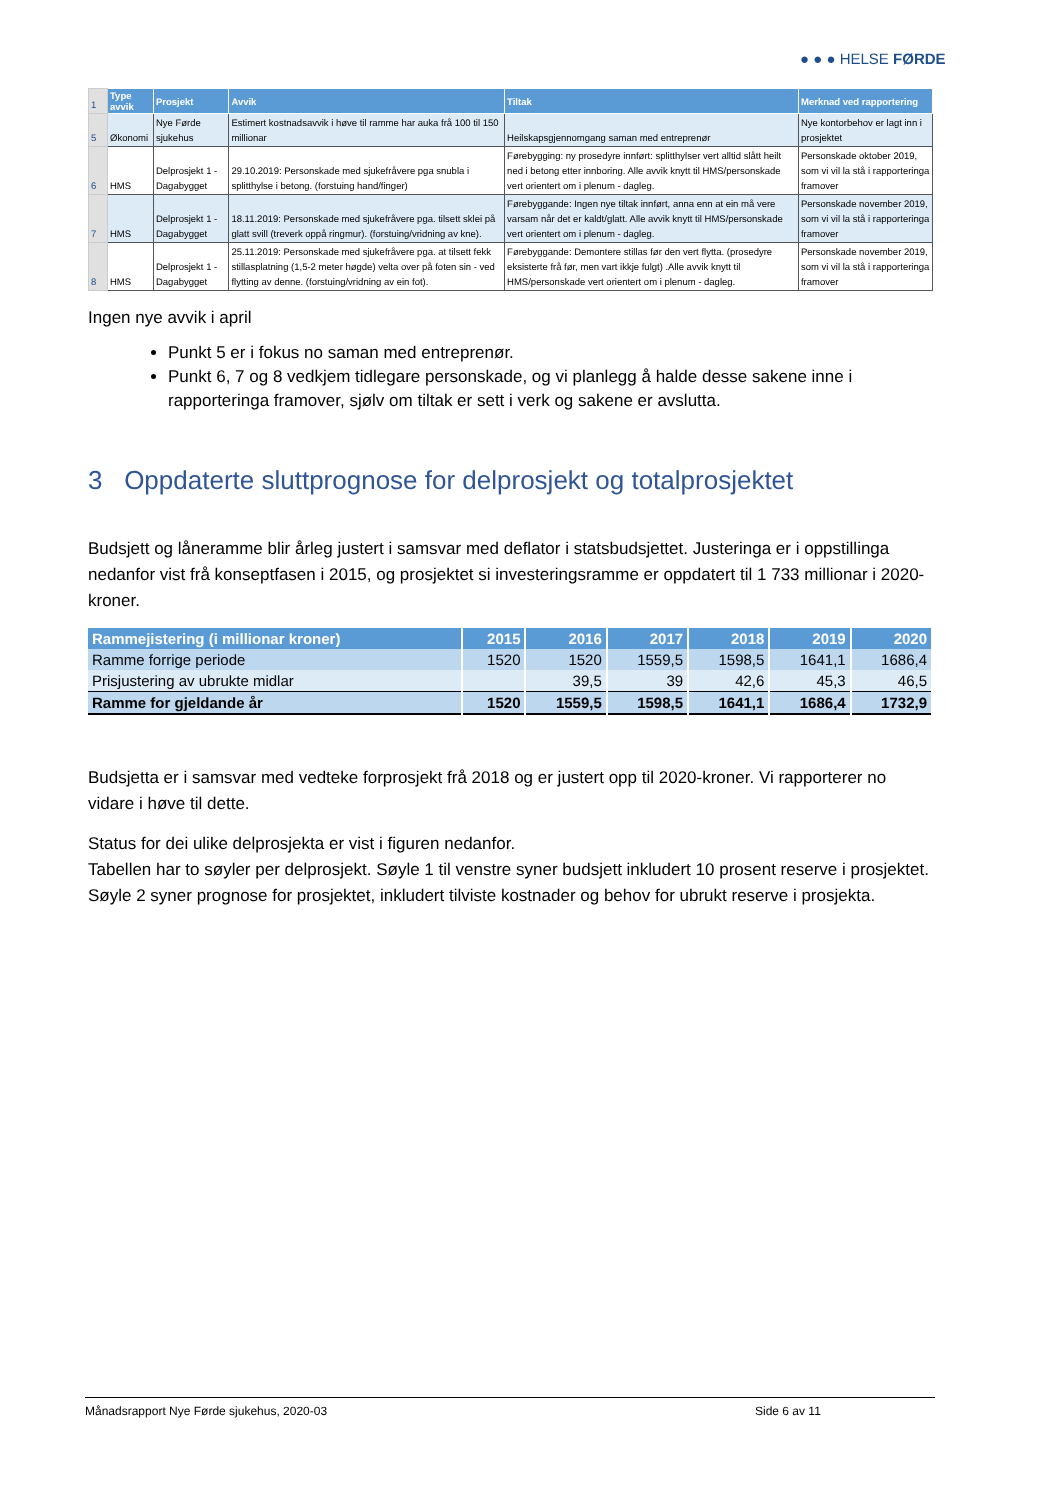● ● ● HELSE FØRDE
| 1 | Type avvik | Prosjekt | Avvik | Tiltak | Merknad ved rapportering |
| 5 | Økonomi | Nye Førde sjukehus | Estimert kostnadsavvik i høve til ramme har auka frå 100 til 150 millionar | Heilskapsgjennomgang saman med entreprenør | Nye kontorbehov er lagt inn i prosjektet |
| 6 | HMS | Delprosjekt 1 - Dagabygget | 29.10.2019: Personskade med sjukefråvere pga snubla i splitthylse i betong. (forstuing hand/finger) | Førebygging: ny prosedyre innført: splitthylser vert alltid slått heilt ned i betong etter innboring. Alle avvik knytt til HMS/personskade vert orientert om i plenum - dagleg. | Personskade oktober 2019, som vi vil la stå i rapporteringa framover |
| 7 | HMS | Delprosjekt 1 - Dagabygget | 18.11.2019: Personskade med sjukefråvere pga. tilsett sklei på glatt svill (treverk oppå ringmur). (forstuing/vridning av kne). | Førebyggande: Ingen nye tiltak innført, anna enn at ein må vere varsam når det er kaldt/glatt. Alle avvik knytt til HMS/personskade vert orientert om i plenum - dagleg. | Personskade november 2019, som vi vil la stå i rapporteringa framover |
| 8 | HMS | Delprosjekt 1 - Dagabygget | 25.11.2019: Personskade med sjukefråvere pga. at tilsett fekk stillasplatning (1,5-2 meter høgde) velta over på foten sin - ved flytting av denne. (forstuing/vridning av ein fot). | Førebyggande: Demontere stillas før den vert flytta. (prosedyre eksisterte frå før, men vart ikkje fulgt) .Alle avvik knytt til HMS/personskade vert orientert om i plenum - dagleg. | Personskade november 2019, som vi vil la stå i rapporteringa framover |
Ingen nye avvik i april
Punkt 5 er i fokus no saman med entreprenør.
Punkt 6, 7 og 8 vedkjem tidlegare personskade, og vi planlegg å halde desse sakene inne i rapporteringa framover, sjølv om tiltak er sett i verk og sakene er avslutta.
3 Oppdaterte sluttprognose for delprosjekt og totalprosjektet
Budsjett og låneramme blir årleg justert i samsvar med deflator i statsbudsjettet. Justeringa er i oppstillinga nedanfor vist frå konseptfasen i 2015, og prosjektet si investeringsramme er oppdatert til 1 733 millionar i 2020-kroner.
| Rammejistering (i millionar kroner) | 2015 | 2016 | 2017 | 2018 | 2019 | 2020 |
| --- | --- | --- | --- | --- | --- | --- |
| Ramme forrige periode | 1520 | 1520 | 1559,5 | 1598,5 | 1641,1 | 1686,4 |
| Prisjustering av ubrukte midlar | | 39,5 | 39 | 42,6 | 45,3 | 46,5 |
| Ramme for gjeldande år | 1520 | 1559,5 | 1598,5 | 1641,1 | 1686,4 | 1732,9 |
Budsjetta er i samsvar med vedteke forprosjekt frå 2018 og er justert opp til 2020-kroner. Vi rapporterer no vidare i høve til dette.
Status for dei ulike delprosjekta er vist i figuren nedanfor.
Tabellen har to søyler per delprosjekt. Søyle 1 til venstre syner budsjett inkludert 10 prosent reserve i prosjektet. Søyle 2 syner prognose for prosjektet, inkludert tilviste kostnader og behov for ubrukt reserve i prosjekta.
Månadsrapport Nye Førde sjukehus, 2020-03 Side 6 av 11